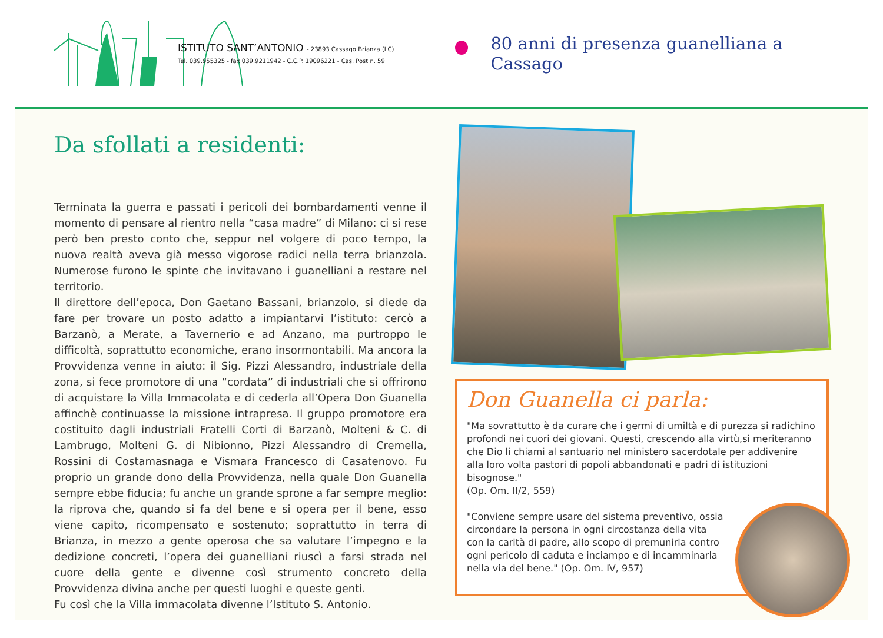ISTITUTO SANT’ANTONIO - 23893 Cassago Brianza (LC)
Tel. 039.955325 - fax 039.9211942 - C.C.P. 19096221 - Cas. Post n. 59
80 anni di presenza guanelliana a Cassago
Da sfollati a residenti:
Terminata la guerra e passati i pericoli dei bombardamenti venne il momento di pensare al rientro nella “casa madre” di Milano: ci si rese però ben presto conto che, seppur nel volgere di poco tempo, la nuova realtà aveva già messo vigorose radici nella terra brianzola. Numerose furono le spinte che invitavano i guanelliani a restare nel territorio.
Il direttore dell’epoca, Don Gaetano Bassani, brianzolo, si diede da fare per trovare un posto adatto a impiantarvi l’istituto: cercò a Barzanò, a Merate, a Tavernerio e ad Anzano, ma purtroppo le difficoltà, soprattutto economiche, erano insormontabili. Ma ancora la Provvidenza venne in aiuto: il Sig. Pizzi Alessandro, industriale della zona, si fece promotore di una “cordata” di industriali che si offrirono di acquistare la Villa Immacolata e di cederla all’Opera Don Guanella affinchè continuasse la missione intrapresa. Il gruppo promotore era costituito dagli industriali Fratelli Corti di Barzanò, Molteni & C. di Lambrugo, Molteni G. di Nibionno, Pizzi Alessandro di Cremella, Rossini di Costamasnaga e Vismara Francesco di Casatenovo. Fu proprio un grande dono della Provvidenza, nella quale Don Guanella sempre ebbe fiducia; fu anche un grande sprone a far sempre meglio: la riprova che, quando si fa del bene e si opera per il bene, esso viene capito, ricompensato e sostenuto; soprattutto in terra di Brianza, in mezzo a gente operosa che sa valutare l’impegno e la dedizione concreti, l’opera dei guanelliani riuscì a farsi strada nel cuore della gente e divenne così strumento concreto della Provvidenza divina anche per questi luoghi e queste genti.
Fu così che la Villa immacolata divenne l’Istituto S. Antonio.
Don Guanella ci parla:
"Ma sovrattutto è da curare che i germi di umiltà e di purezza si radichino profondi nei cuori dei giovani. Questi, crescendo alla virtù,si meriteranno che Dio li chiami al santuario nel ministero sacerdotale per addivenire alla loro volta pastori di popoli abbandonati e padri di istituzioni bisognose."
(Op. Om. II/2, 559)
"Conviene sempre usare del sistema preventivo, ossia circondare la persona in ogni circostanza della vita con la carità di padre, allo scopo di premunirla contro ogni pericolo di caduta e inciampo e di incamminarla nella via del bene." (Op. Om. IV, 957)